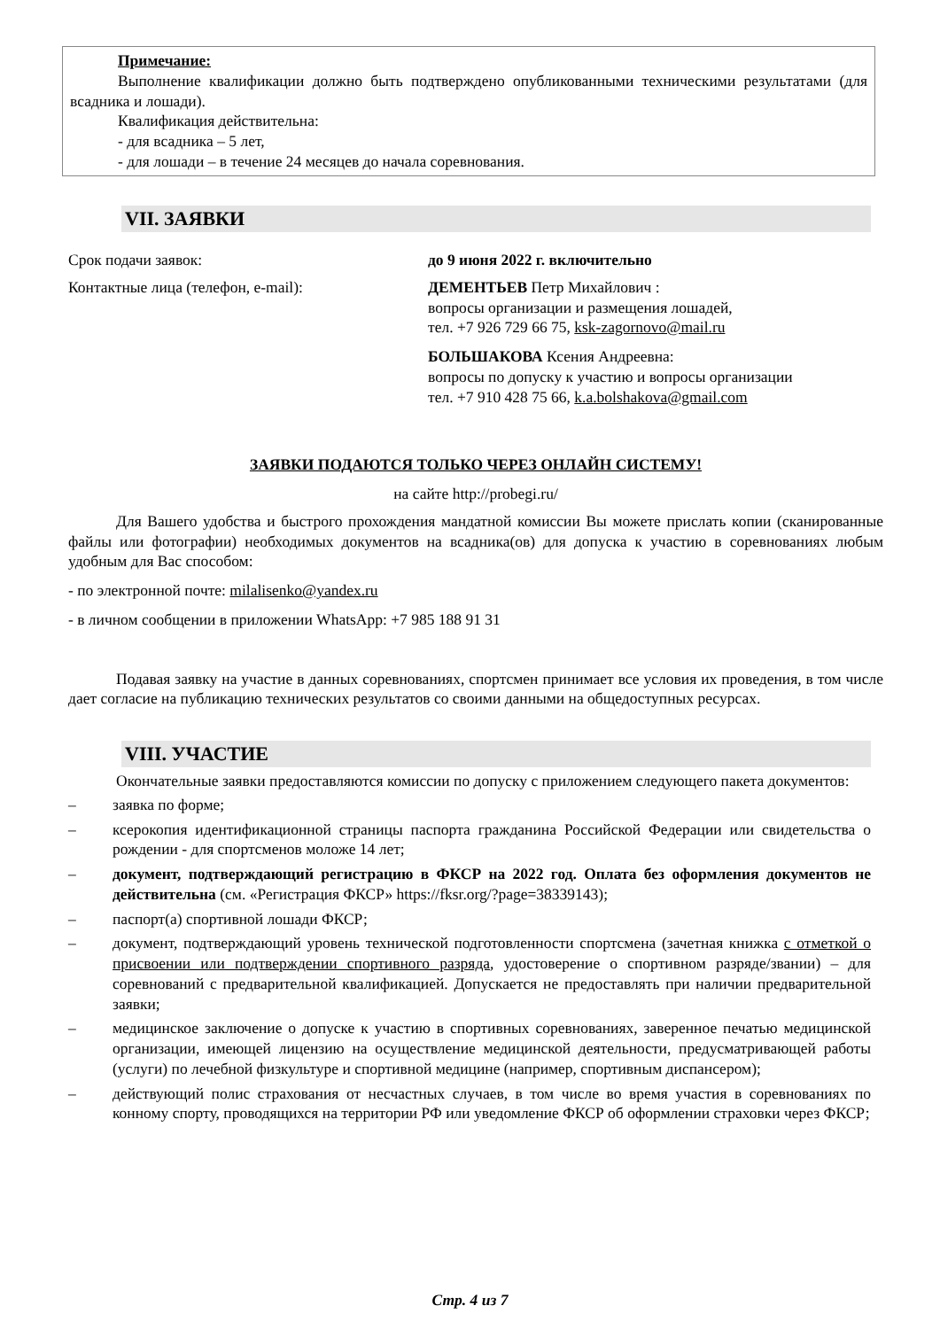Примечание:
Выполнение квалификации должно быть подтверждено опубликованными техническими результатами (для всадника и лошади).
Квалификация действительна:
- для всадника – 5 лет,
- для лошади – в течение 24 месяцев до начала соревнования.
VII. ЗАЯВКИ
Срок подачи заявок: до 9 июня 2022 г. включительно
Контактные лица (телефон, e-mail): ДЕМЕНТЬЕВ Петр Михайлович :
вопросы организации и размещения лошадей,
тел. +7 926 729 66 75, ksk-zagornovo@mail.ru
БОЛЬШАКОВА Ксения Андреевна:
вопросы по допуску к участию и вопросы организации
тел. +7 910 428 75 66, k.a.bolshakova@gmail.com
ЗАЯВКИ ПОДАЮТСЯ ТОЛЬКО ЧЕРЕЗ ОНЛАЙН СИСТЕМУ!
на сайте http://probegi.ru/
Для Вашего удобства и быстрого прохождения мандатной комиссии Вы можете прислать копии (сканированные файлы или фотографии) необходимых документов на всадника(ов) для допуска к участию в соревнованиях любым удобным для Вас способом:
- по электронной почте: milalisenko@yandex.ru
- в личном сообщении в приложении WhatsApp: +7 985 188 91 31
Подавая заявку на участие в данных соревнованиях, спортсмен принимает все условия их проведения, в том числе дает согласие на публикацию технических результатов со своими данными на общедоступных ресурсах.
VIII. УЧАСТИЕ
Окончательные заявки предоставляются комиссии по допуску с приложением следующего пакета документов:
– заявка по форме;
– ксерокопия идентификационной страницы паспорта гражданина Российской Федерации или свидетельства о рождении - для спортсменов моложе 14 лет;
– документ, подтверждающий регистрацию в ФКСР на 2022 год. Оплата без оформления документов не действительна (см. «Регистрация ФКСР» https://fksr.org/?page=38339143);
– паспорт(а) спортивной лошади ФКСР;
– документ, подтверждающий уровень технической подготовленности спортсмена (зачетная книжка с отметкой о присвоении или подтверждении спортивного разряда, удостоверение о спортивном разряде/звании) – для соревнований с предварительной квалификацией. Допускается не предоставлять при наличии предварительной заявки;
– медицинское заключение о допуске к участию в спортивных соревнованиях, заверенное печатью медицинской организации, имеющей лицензию на осуществление медицинской деятельности, предусматривающей работы (услуги) по лечебной физкультуре и спортивной медицине (например, спортивным диспансером);
– действующий полис страхования от несчастных случаев, в том числе во время участия в соревнованиях по конному спорту, проводящихся на территории РФ или уведомление ФКСР об оформлении страховки через ФКСР;
Стр. 4 из 7